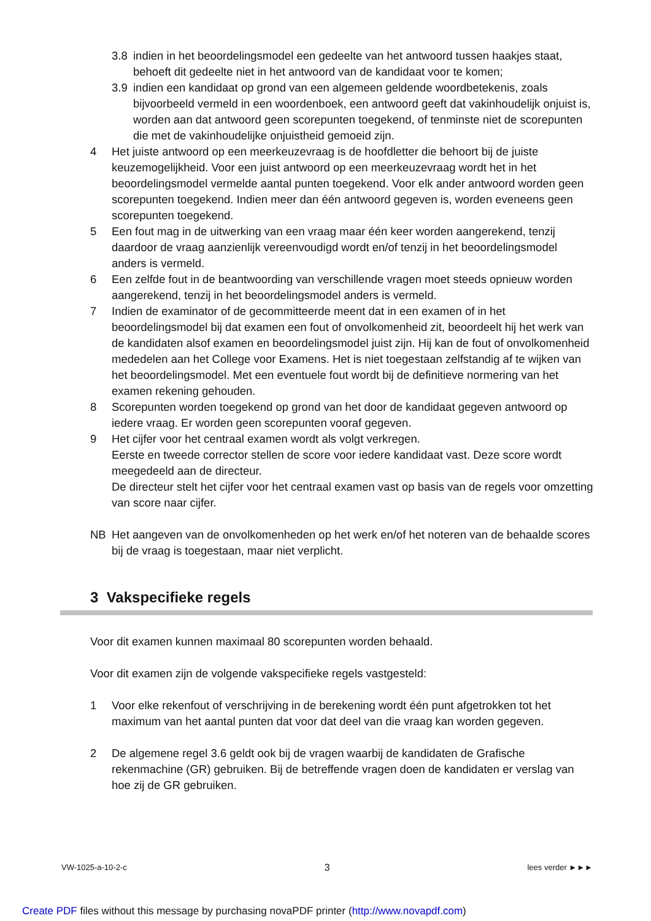3.8 indien in het beoordelingsmodel een gedeelte van het antwoord tussen haakjes staat, behoeft dit gedeelte niet in het antwoord van de kandidaat voor te komen;
3.9 indien een kandidaat op grond van een algemeen geldende woordbetekenis, zoals bijvoorbeeld vermeld in een woordenboek, een antwoord geeft dat vakinhoudelijk onjuist is, worden aan dat antwoord geen scorepunten toegekend, of tenminste niet de scorepunten die met de vakinhoudelijke onjuistheid gemoeid zijn.
4 Het juiste antwoord op een meerkeuzevraag is de hoofdletter die behoort bij de juiste keuzemogelijkheid. Voor een juist antwoord op een meerkeuzevraag wordt het in het beoordelingsmodel vermelde aantal punten toegekend. Voor elk ander antwoord worden geen scorepunten toegekend. Indien meer dan één antwoord gegeven is, worden eveneens geen scorepunten toegekend.
5 Een fout mag in de uitwerking van een vraag maar één keer worden aangerekend, tenzij daardoor de vraag aanzienlijk vereenvoudigd wordt en/of tenzij in het beoordelingsmodel anders is vermeld.
6 Een zelfde fout in de beantwoording van verschillende vragen moet steeds opnieuw worden aangerekend, tenzij in het beoordelingsmodel anders is vermeld.
7 Indien de examinator of de gecommitteerde meent dat in een examen of in het beoordelingsmodel bij dat examen een fout of onvolkomenheid zit, beoordeelt hij het werk van de kandidaten alsof examen en beoordelingsmodel juist zijn. Hij kan de fout of onvolkomenheid mededelen aan het College voor Examens. Het is niet toegestaan zelfstandig af te wijken van het beoordelingsmodel. Met een eventuele fout wordt bij de definitieve normering van het examen rekening gehouden.
8 Scorepunten worden toegekend op grond van het door de kandidaat gegeven antwoord op iedere vraag. Er worden geen scorepunten vooraf gegeven.
9 Het cijfer voor het centraal examen wordt als volgt verkregen.
Eerste en tweede corrector stellen de score voor iedere kandidaat vast. Deze score wordt meegedeeld aan de directeur.
De directeur stelt het cijfer voor het centraal examen vast op basis van de regels voor omzetting van score naar cijfer.
NB Het aangeven van de onvolkomenheden op het werk en/of het noteren van de behaalde scores bij de vraag is toegestaan, maar niet verplicht.
3 Vakspecifieke regels
Voor dit examen kunnen maximaal 80 scorepunten worden behaald.
Voor dit examen zijn de volgende vakspecifieke regels vastgesteld:
1 Voor elke rekenfout of verschrijving in de berekening wordt één punt afgetrokken tot het maximum van het aantal punten dat voor dat deel van die vraag kan worden gegeven.
2 De algemene regel 3.6 geldt ook bij de vragen waarbij de kandidaten de Grafische rekenmachine (GR) gebruiken. Bij de betreffende vragen doen de kandidaten er verslag van hoe zij de GR gebruiken.
VW-1025-a-10-2-c 3 lees verder ►►►
Create PDF files without this message by purchasing novaPDF printer (http://www.novapdf.com)